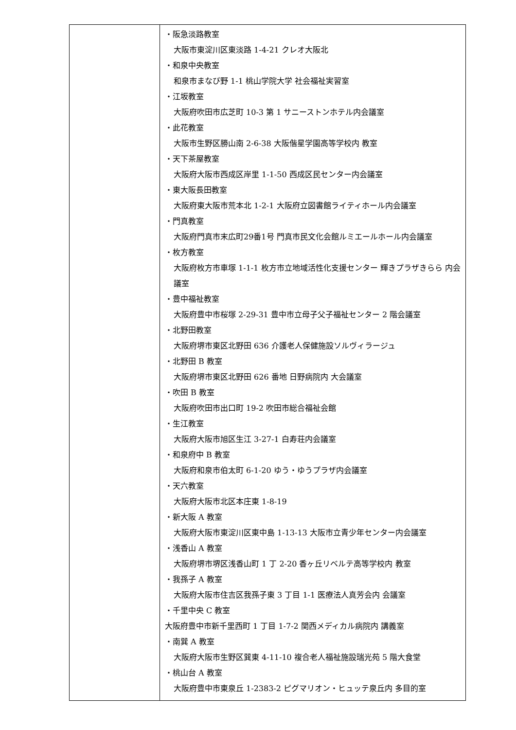| | ・阪急淡路教室 大阪市東淀川区東淡路 1-4-21 クレオ大阪北 ・和泉中央教室 和泉市まなび野 1-1 桃山学院大学 社会福祉実習室 ・江坂教室 大阪府吹田市広芝町 10-3 第 1 サニーストンホテル内会議室 ・此花教室 大阪市生野区勝山南 2-6-38 大阪偕星学園高等学校内 教室 ・天下茶屋教室 大阪府大阪市西成区岸里 1-1-50 西成区民センター内会議室 ・東大阪長田教室 大阪府東大阪市荒本北 1-2-1 大阪府立図書館ライティホール内会議室 ・門真教室 大阪府門真市末広町29番1号 門真市民文化会館ルミエールホール内会議室 ・枚方教室 大阪府枚方市車塚 1-1-1 枚方市立地域活性化支援センター 輝きプラザきらら 内会議室 ・豊中福祉教室 大阪府豊中市桜塚 2-29-31 豊中市立母子父子福祉センター 2 階会議室 ・北野田教室 大阪府堺市東区北野田 636 介護老人保健施設ソルヴィラージュ ・北野田 B 教室 大阪府堺市東区北野田 626 番地 日野病院内 大会議室 ・吹田 B 教室 大阪府吹田市出口町 19-2 吹田市総合福祉会館 ・生江教室 大阪府大阪市旭区生江 3-27-1 白寿荘内会議室 ・和泉府中 B 教室 大阪府和泉市伯太町 6-1-20 ゆう・ゆうプラザ内会議室 ・天六教室 大阪府大阪市北区本庄東 1-8-19 ・新大阪 A 教室 大阪府大阪市東淀川区東中島 1-13-13 大阪市立青少年センター内会議室 ・浅香山 A 教室 大阪府堺市堺区浅香山町 1 丁 2-20 香ヶ丘リベルテ高等学校内 教室 ・我孫子 A 教室 大阪府大阪市住吉区我孫子東 3 丁目 1-1 医療法人真芳会内 会議室 ・千里中央 C 教室 大阪府豊中市新千里西町 1 丁目 1-7-2 関西メディカル病院内 講義室 ・南巽 A 教室 大阪府大阪市生野区巽東 4-11-10 複合老人福祉施設瑞光苑 5 階大食堂 ・桃山台 A 教室 大阪府豊中市東泉丘 1-2383-2 ピグマリオン・ヒュッテ泉丘内 多目的室 |